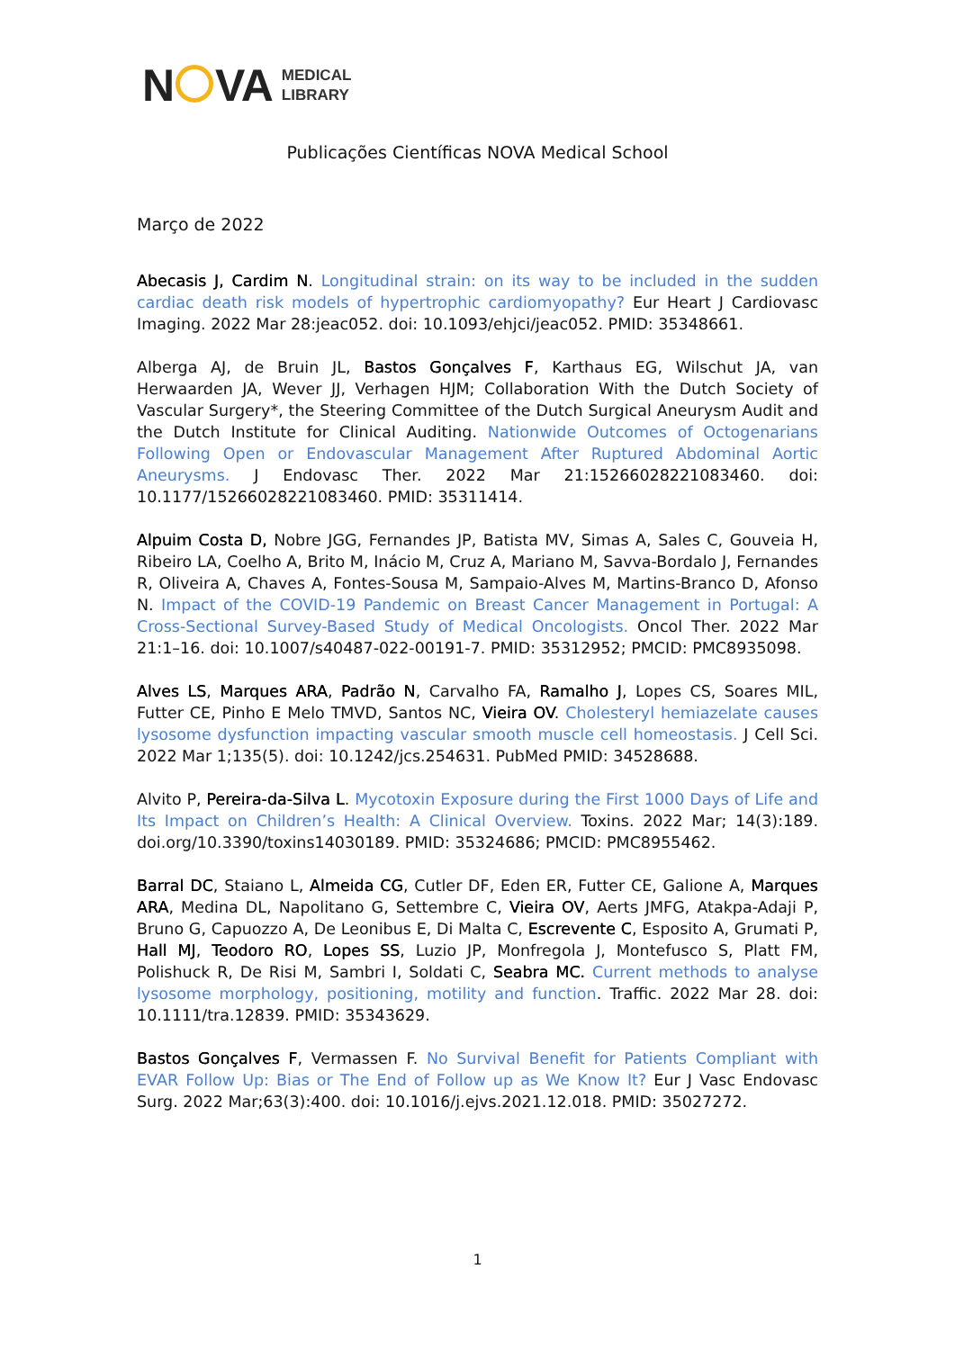N VA MEDICAL
LIBRARY
Publicações Científicas NOVA Medical School
Março de 2022
Abecasis J, Cardim N. Longitudinal strain: on its way to be included in the sudden cardiac death risk models of hypertrophic cardiomyopathy? Eur Heart J Cardiovasc Imaging. 2022 Mar 28:jeac052. doi: 10.1093/ehjci/jeac052. PMID: 35348661.
Alberga AJ, de Bruin JL, Bastos Gonçalves F, Karthaus EG, Wilschut JA, van Herwaarden JA, Wever JJ, Verhagen HJM; Collaboration With the Dutch Society of Vascular Surgery*, the Steering Committee of the Dutch Surgical Aneurysm Audit and the Dutch Institute for Clinical Auditing. Nationwide Outcomes of Octogenarians Following Open or Endovascular Management After Ruptured Abdominal Aortic Aneurysms. J Endovasc Ther. 2022 Mar 21:15266028221083460. doi: 10.1177/15266028221083460. PMID: 35311414.
Alpuim Costa D, Nobre JGG, Fernandes JP, Batista MV, Simas A, Sales C, Gouveia H, Ribeiro LA, Coelho A, Brito M, Inácio M, Cruz A, Mariano M, Savva-Bordalo J, Fernandes R, Oliveira A, Chaves A, Fontes-Sousa M, Sampaio-Alves M, Martins-Branco D, Afonso N. Impact of the COVID-19 Pandemic on Breast Cancer Management in Portugal: A Cross-Sectional Survey-Based Study of Medical Oncologists. Oncol Ther. 2022 Mar 21:1–16. doi: 10.1007/s40487-022-00191-7. PMID: 35312952; PMCID: PMC8935098.
Alves LS, Marques ARA, Padrão N, Carvalho FA, Ramalho J, Lopes CS, Soares MIL, Futter CE, Pinho E Melo TMVD, Santos NC, Vieira OV. Cholesteryl hemiazelate causes lysosome dysfunction impacting vascular smooth muscle cell homeostasis. J Cell Sci. 2022 Mar 1;135(5). doi: 10.1242/jcs.254631. PubMed PMID: 34528688.
Alvito P, Pereira-da-Silva L. Mycotoxin Exposure during the First 1000 Days of Life and Its Impact on Children’s Health: A Clinical Overview. Toxins. 2022 Mar; 14(3):189. doi.org/10.3390/toxins14030189. PMID: 35324686; PMCID: PMC8955462.
Barral DC, Staiano L, Almeida CG, Cutler DF, Eden ER, Futter CE, Galione A, Marques ARA, Medina DL, Napolitano G, Settembre C, Vieira OV, Aerts JMFG, Atakpa-Adaji P, Bruno G, Capuozzo A, De Leonibus E, Di Malta C, Escrevente C, Esposito A, Grumati P, Hall MJ, Teodoro RO, Lopes SS, Luzio JP, Monfregola J, Montefusco S, Platt FM, Polishuck R, De Risi M, Sambri I, Soldati C, Seabra MC. Current methods to analyse lysosome morphology, positioning, motility and function. Traffic. 2022 Mar 28. doi: 10.1111/tra.12839. PMID: 35343629.
Bastos Gonçalves F, Vermassen F. No Survival Benefit for Patients Compliant with EVAR Follow Up: Bias or The End of Follow up as We Know It? Eur J Vasc Endovasc Surg. 2022 Mar;63(3):400. doi: 10.1016/j.ejvs.2021.12.018. PMID: 35027272.
1